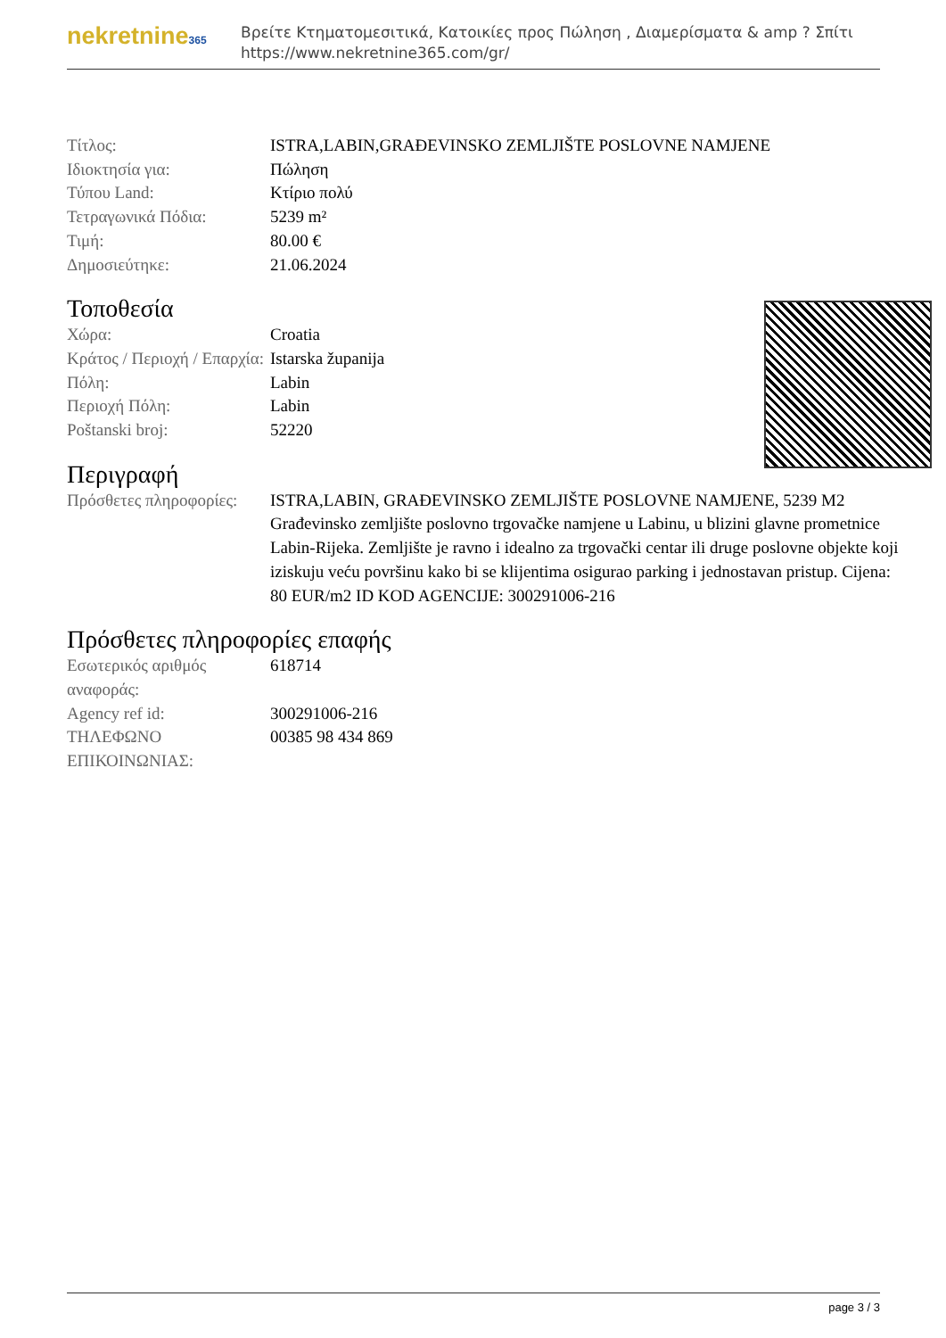nekretnine365
Βρείτε Κτηματομεσιτικά, Κατοικίες προς Πώληση , Διαμερίσματα & amp ? Σπίτι
https://www.nekretnine365.com/gr/
| Τίτλος: | ISTRA,LABIN,GRAĐEVINSKO ZEMLJIŠTE POSLOVNE NAMJENE |
| Ιδιοκτησία για: | Πώληση |
| Τύπου Land: | Κτίριο πολύ |
| Τετραγωνικά Πόδια: | 5239 m² |
| Τιμή: | 80.00 € |
| Δημοσιεύτηκε: | 21.06.2024 |
Τοποθεσία
| Χώρα: | Croatia |
| Κράτος / Περιοχή / Επαρχία: | Istarska županija |
| Πόλη: | Labin |
| Περιοχή Πόλη: | Labin |
| Poštanski broj: | 52220 |
Περιγραφή
| Πρόσθετες πληροφορίες: | ISTRA,LABIN, GRAĐEVINSKO ZEMLJIŠTE POSLOVNE NAMJENE, 5239 M2 Građevinsko zemljište poslovno trgovačke namjene u Labinu, u blizini glavne prometnice Labin-Rijeka. Zemljište je ravno i idealno za trgovački centar ili druge poslovne objekte koji iziskuju veću površinu kako bi se klijentima osigurao parking i jednostavan pristup. Cijena: 80 EUR/m2 ID KOD AGENCIJE: 300291006-216 |
Πρόσθετες πληροφορίες επαφής
| Εσωτερικός αριθμός αναφοράς: | 618714 |
| Agency ref id: | 300291006-216 |
| ΤΗΛΕΦΩΝΟ ΕΠΙΚΟΙΝΩΝΙΑΣ: | 00385 98 434 869 |
page 3 / 3